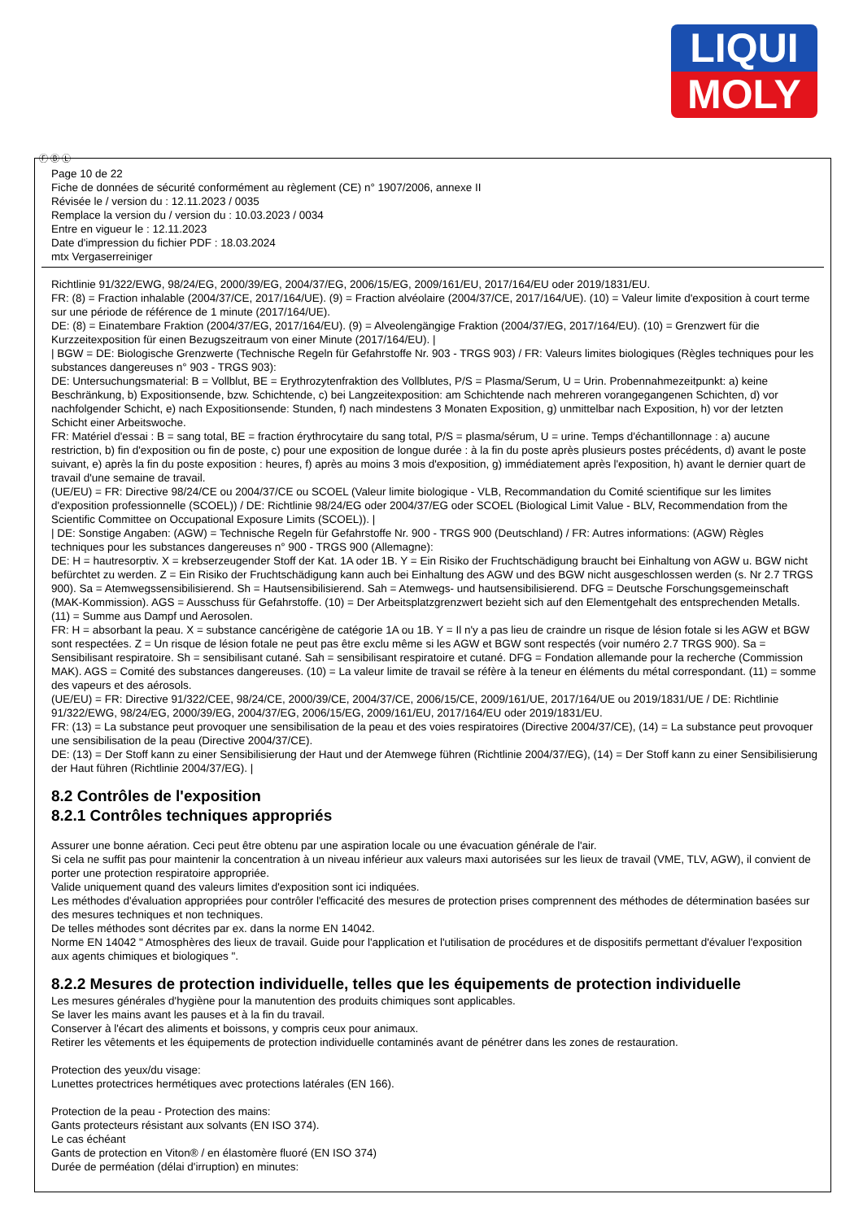LIQUI
MOLY
Ⓕ Ⓑ Ⓛ
Page 10 de 22
Fiche de données de sécurité conformément au règlement (CE) n° 1907/2006, annexe II
Révisée le / version du : 12.11.2023 / 0035
Remplace la version du / version du : 10.03.2023 / 0034
Entre en vigueur le : 12.11.2023
Date d'impression du fichier PDF : 18.03.2024
mtx Vergaserreiniger
Richtlinie 91/322/EWG, 98/24/EG, 2000/39/EG, 2004/37/EG, 2006/15/EG, 2009/161/EU, 2017/164/EU oder 2019/1831/EU.
FR: (8) = Fraction inhalable (2004/37/CE, 2017/164/UE). (9) = Fraction alvéolaire (2004/37/CE, 2017/164/UE). (10) = Valeur limite d'exposition à court terme sur une période de référence de 1 minute (2017/164/UE).
DE: (8) = Einatembare Fraktion (2004/37/EG, 2017/164/EU). (9) = Alveolengängige Fraktion (2004/37/EG, 2017/164/EU). (10) = Grenzwert für die Kurzzeitexposition für einen Bezugszeitraum von einer Minute (2017/164/EU). |
| BGW = DE: Biologische Grenzwerte (Technische Regeln für Gefahrstoffe Nr. 903 - TRGS 903) / FR: Valeurs limites biologiques (Règles techniques pour les substances dangereuses n° 903 - TRGS 903):
DE: Untersuchungsmaterial: B = Vollblut, BE = Erythrozytenfraktion des Vollblutes, P/S = Plasma/Serum, U = Urin. Probennahmezeitpunkt: a) keine Beschränkung, b) Expositionsende, bzw. Schichtende, c) bei Langzeitexposition: am Schichtende nach mehreren vorangegangenen Schichten, d) vor nachfolgender Schicht, e) nach Expositionsende: Stunden, f) nach mindestens 3 Monaten Exposition, g) unmittelbar nach Exposition, h) vor der letzten Schicht einer Arbeitswoche.
FR: Matériel d'essai : B = sang total, BE = fraction érythrocytaire du sang total, P/S = plasma/sérum, U = urine. Temps d'échantillonnage : a) aucune restriction, b) fin d'exposition ou fin de poste, c) pour une exposition de longue durée : à la fin du poste après plusieurs postes précédents, d) avant le poste suivant, e) après la fin du poste exposition : heures, f) après au moins 3 mois d'exposition, g) immédiatement après l'exposition, h) avant le dernier quart de travail d'une semaine de travail.
(UE/EU) = FR: Directive 98/24/CE ou 2004/37/CE ou SCOEL (Valeur limite biologique - VLB, Recommandation du Comité scientifique sur les limites d'exposition professionnelle (SCOEL)) / DE: Richtlinie 98/24/EG oder 2004/37/EG oder SCOEL (Biological Limit Value - BLV, Recommendation from the Scientific Committee on Occupational Exposure Limits (SCOEL)). |
| DE: Sonstige Angaben: (AGW) = Technische Regeln für Gefahrstoffe Nr. 900 - TRGS 900 (Deutschland) / FR: Autres informations: (AGW) Règles techniques pour les substances dangereuses n° 900 - TRGS 900 (Allemagne):
DE: H = hautresorptiv. X = krebserzeugender Stoff der Kat. 1A oder 1B. Y = Ein Risiko der Fruchtschädigung braucht bei Einhaltung von AGW u. BGW nicht befürchtet zu werden. Z = Ein Risiko der Fruchtschädigung kann auch bei Einhaltung des AGW und des BGW nicht ausgeschlossen werden (s. Nr 2.7 TRGS 900). Sa = Atemwegssensibilisierend. Sh = Hautsensibilisierend. Sah = Atemwegs- und hautsensibilisierend. DFG = Deutsche Forschungsgemeinschaft (MAK-Kommission). AGS = Ausschuss für Gefahrstoffe. (10) = Der Arbeitsplatzgrenzwert bezieht sich auf den Elementgehalt des entsprechenden Metalls. (11) = Summe aus Dampf und Aerosolen.
FR: H = absorbant la peau. X = substance cancérigène de catégorie 1A ou 1B. Y = Il n'y a pas lieu de craindre un risque de lésion fotale si les AGW et BGW sont respectées. Z = Un risque de lésion fotale ne peut pas être exclu même si les AGW et BGW sont respectés (voir numéro 2.7 TRGS 900). Sa = Sensibilisant respiratoire. Sh = sensibilisant cutané. Sah = sensibilisant respiratoire et cutané. DFG = Fondation allemande pour la recherche (Commission MAK). AGS = Comité des substances dangereuses. (10) = La valeur limite de travail se réfère à la teneur en éléments du métal correspondant. (11) = somme des vapeurs et des aérosols.
(UE/EU) = FR: Directive 91/322/CEE, 98/24/CE, 2000/39/CE, 2004/37/CE, 2006/15/CE, 2009/161/UE, 2017/164/UE ou 2019/1831/UE / DE: Richtlinie 91/322/EWG, 98/24/EG, 2000/39/EG, 2004/37/EG, 2006/15/EG, 2009/161/EU, 2017/164/EU oder 2019/1831/EU.
FR: (13) = La substance peut provoquer une sensibilisation de la peau et des voies respiratoires (Directive 2004/37/CE), (14) = La substance peut provoquer une sensibilisation de la peau (Directive 2004/37/CE).
DE: (13) = Der Stoff kann zu einer Sensibilisierung der Haut und der Atemwege führen (Richtlinie 2004/37/EG), (14) = Der Stoff kann zu einer Sensibilisierung der Haut führen (Richtlinie 2004/37/EG). |
8.2 Contrôles de l'exposition
8.2.1 Contrôles techniques appropriés
Assurer une bonne aération. Ceci peut être obtenu par une aspiration locale ou une évacuation générale de l'air.
Si cela ne suffit pas pour maintenir la concentration à un niveau inférieur aux valeurs maxi autorisées sur les lieux de travail (VME, TLV, AGW), il convient de porter une protection respiratoire appropriée.
Valide uniquement quand des valeurs limites d'exposition sont ici indiquées.
Les méthodes d'évaluation appropriées pour contrôler l'efficacité des mesures de protection prises comprennent des méthodes de détermination basées sur des mesures techniques et non techniques.
De telles méthodes sont décrites par ex. dans la norme EN 14042.
Norme EN 14042 " Atmosphères des lieux de travail. Guide pour l'application et l'utilisation de procédures et de dispositifs permettant d'évaluer l'exposition aux agents chimiques et biologiques ".
8.2.2 Mesures de protection individuelle, telles que les équipements de protection individuelle
Les mesures générales d'hygiène pour la manutention des produits chimiques sont applicables.
Se laver les mains avant les pauses et à la fin du travail.
Conserver à l'écart des aliments et boissons, y compris ceux pour animaux.
Retirer les vêtements et les équipements de protection individuelle contaminés avant de pénétrer dans les zones de restauration.
Protection des yeux/du visage:
Lunettes protectrices hermétiques avec protections latérales (EN 166).
Protection de la peau - Protection des mains:
Gants protecteurs résistant aux solvants (EN ISO 374).
Le cas échéant
Gants de protection en Viton® / en élastomère fluoré (EN ISO 374)
Durée de perméation (délai d'irruption) en minutes: